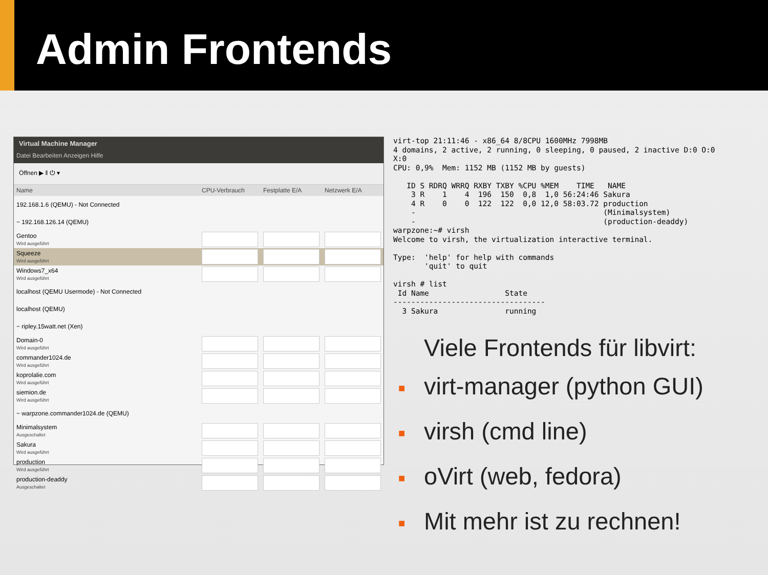Admin Frontends
Virtual Machine Manager
Datei Bearbeiten Anzeigen Hilfe
Öffnen ▶ ‖ ⏻ ▾
| Name | CPU-Verbrauch | Festplatte E/A | Netzwerk E/A |
| --- | --- | --- | --- |
| 192.168.1.6 (QEMU) - Not Connected | | | |
| − 192.168.126.14 (QEMU) | | | |
| Gentoo Wird ausgeführt | | | |
| Squeeze Wird ausgeführt | | | |
| Windows7_x64 Wird ausgeführt | | | |
| localhost (QEMU Usermode) - Not Connected | | | |
| localhost (QEMU) | | | |
| − ripley.15watt.net (Xen) | | | |
| Domain-0 Wird ausgeführt | | | |
| commander1024.de Wird ausgeführt | | | |
| koprolalie.com Wird ausgeführt | | | |
| siemion.de Wird ausgeführt | | | |
| − warpzone.commander1024.de (QEMU) | | | |
| Minimalsystem Ausgeschaltet | | | |
| Sakura Wird ausgeführt | | | |
| production Wird ausgeführt | | | |
| production-deaddy Ausgeschaltet | | | |
virt-top 21:11:46 - x86_64 8/8CPU 1600MHz 7998MB
4 domains, 2 active, 2 running, 0 sleeping, 0 paused, 2 inactive D:0 O:0
X:0
CPU: 0,9%  Mem: 1152 MB (1152 MB by guests)

   ID S RDRQ WRRQ RXBY TXBY %CPU %MEM    TIME   NAME
    3 R    1    4  196  150  0,8  1,0 56:24:46 Sakura
    4 R    0    0  122  122  0,0 12,0 58:03.72 production
    -                                          (Minimalsystem)
    -                                          (production-deaddy)
warpzone:~# virsh
Welcome to virsh, the virtualization interactive terminal.

Type:  'help' for help with commands
       'quit' to quit

virsh # list
 Id Name                 State
----------------------------------
  3 Sakura               running
Viele Frontends für libvirt:
■ virt-manager (python GUI)
■ virsh (cmd line)
■ oVirt (web, fedora)
■ Mit mehr ist zu rechnen!